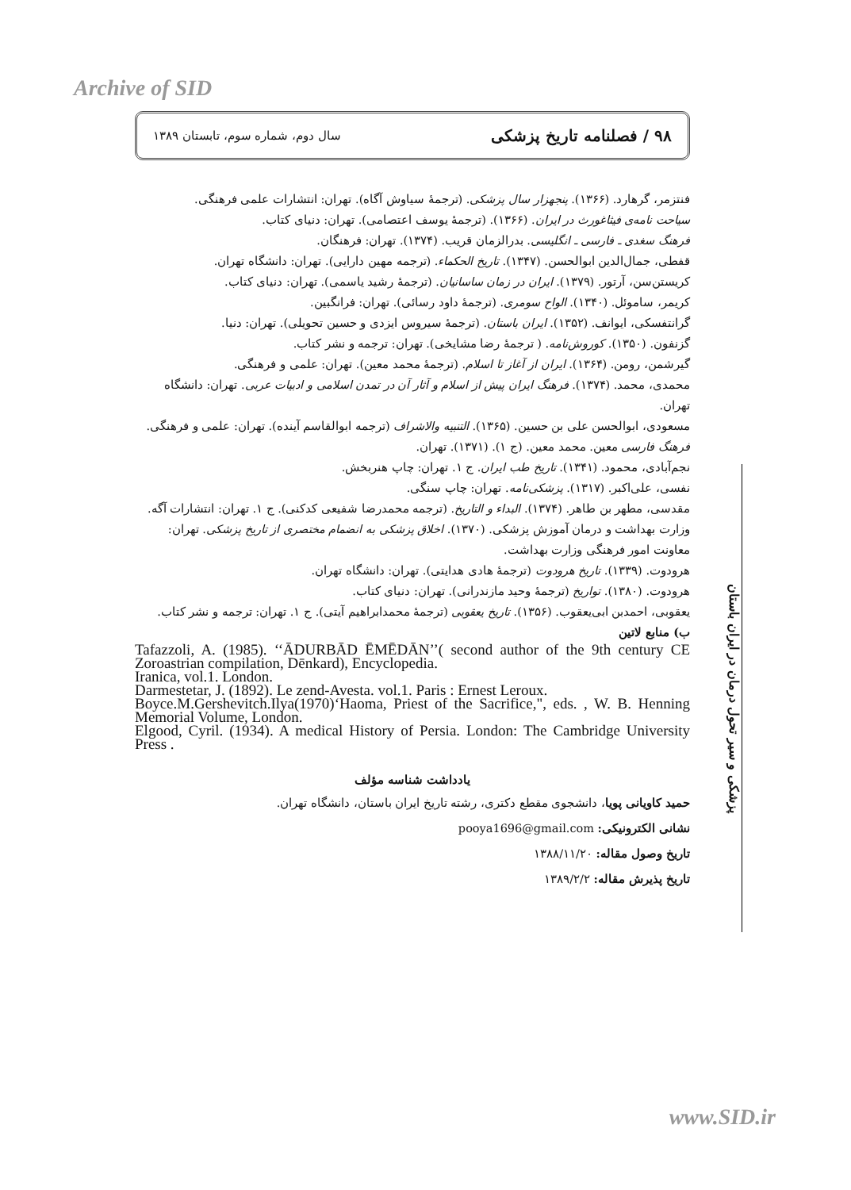Archive of SID
۹۸ / فصلنامه تاریخ پزشکی سال دوم، شماره سوم، تابستان ۱۳۸۹
فنتزمر، گرهارد. (۱۳۶۶). پنجهزار سال پزشکی. (ترجمهٔ سیاوش آگاه). تهران: انتشارات علمی فرهنگی.
سیاحت نامه‌ی فیثاغورث در ایران. (۱۳۶۶). (ترجمهٔ یوسف اعتصامی). تهران: دنیای کتاب.
فرهنگ سغدی ـ فارسی ـ انگلیسی. بدرالزمان قریب. (۱۳۷۴). تهران: فرهنگان.
قفطی، جمال‌الدین ابوالحسن. (۱۳۴۷). تاریخ الحکماء. (ترجمه مهین دارایی). تهران: دانشگاه تهران.
کریستن‌سن، آرتور. (۱۳۷۹). ایران در زمان ساسانیان. (ترجمهٔ رشید یاسمی). تهران: دنیای کتاب.
کریمر، ساموئل. (۱۳۴۰). الواح سومری. (ترجمهٔ داود رسائی). تهران: فرانگبین.
گرانتفسکی، ایوانف. (۱۳۵۲). ایران باستان. (ترجمهٔ سیروس ایزدی و حسین تحویلی). تهران: دنیا.
گزنفون. (۱۳۵۰). کوروش‌نامه. ( ترجمهٔ رضا مشایخی). تهران: ترجمه و نشر کتاب.
گیرشمن، رومن. (۱۳۶۴). ایران از آغاز تا اسلام. (ترجمهٔ محمد معین). تهران: علمی و فرهنگی.
محمدی، محمد. (۱۳۷۴). فرهنگ ایران پیش از اسلام و آثار آن در تمدن اسلامی و ادبیات عربی. تهران: دانشگاه تهران.
مسعودی، ابوالحسن علی بن حسین. (۱۳۶۵). التنبیه والاشراف (ترجمه ابوالقاسم آینده). تهران: علمی و فرهنگی.
فرهنگ فارسی معین. محمد معین. (ج ۱). (۱۳۷۱). تهران.
نجم‌آبادی، محمود. (۱۳۴۱). تاریخ طب ایران. ج ۱. تهران: چاپ هنربخش.
نفسی، علی‌اکبر. (۱۳۱۷). پزشکی‌نامه. تهران: چاپ سنگی.
مقدسی، مطهر بن طاهر. (۱۳۷۴). البداء و التاریخ. (ترجمه محمدرضا شفیعی کدکنی). ج ۱. تهران: انتشارات آگه.
وزارت بهداشت و درمان آموزش پزشکی. (۱۳۷۰). اخلاق پزشکی به انضمام مختصری از تاریخ پزشکی. تهران: معاونت امور فرهنگی وزارت بهداشت.
هرودوت. (۱۳۳۹). تاریخ هرودوت (ترجمهٔ هادی هدایتی). تهران: دانشگاه تهران.
هرودوت. (۱۳۸۰). تواریخ (ترجمهٔ وحید مازندرانی). تهران: دنیای کتاب.
یعقوبی، احمدبن ابی‌یعقوب. (۱۳۵۶). تاریخ یعقوبی (ترجمهٔ محمدابراهیم آیتی). ج ۱. تهران: ترجمه و نشر کتاب.
ب) منابع لاتین
Tafazzoli, A. (1985). ‘‘ĀDURBĀD ĒMĒDĀN’’( second author of the 9th century CE Zoroastrian compilation, Dēnkard), Encyclopedia.
Iranica, vol.1. London.
Darmestetar, J. (1892). Le zend-Avesta. vol.1. Paris : Ernest Leroux.
Boyce.M.Gershevitch.Ilya(1970)‘Haoma, Priest of the Sacrifice,", eds. , W. B. Henning Memorial Volume, London.
Elgood, Cyril. (1934). A medical History of Persia. London: The Cambridge University Press .
یادداشت شناسه مؤلف
حمید کاویانی پویا، دانشجوی مقطع دکتری، رشته تاریخ ایران باستان، دانشگاه تهران.
نشانی الکترونیکی: pooya1696@gmail.com
تاریخ وصول مقاله: ۱۳۸۸/۱۱/۲۰
تاریخ پذیرش مقاله: ۱۳۸۹/۲/۲
پزشکی و سیر تحول درمان در ایران باستان
www.SID.ir